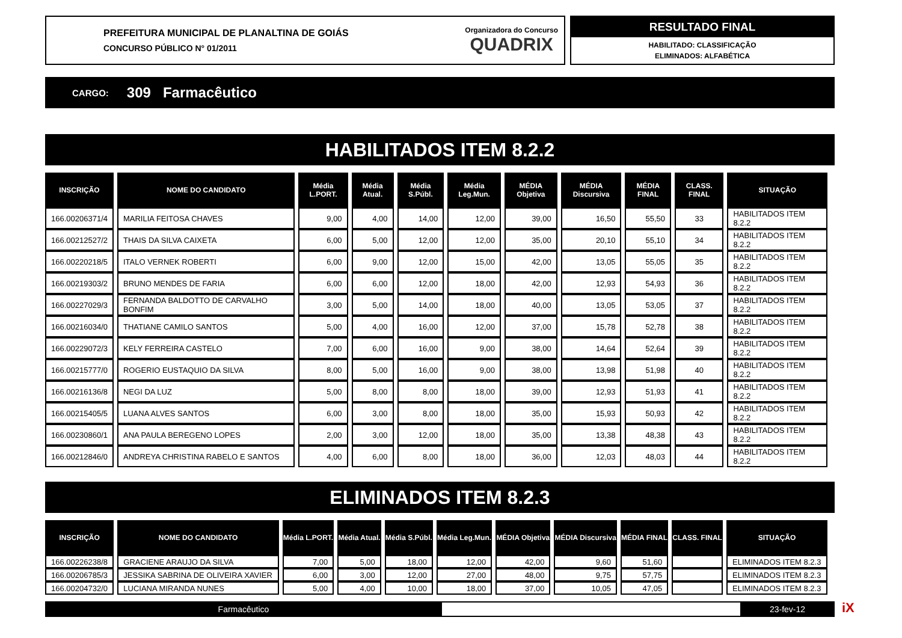PREFEITURA MUNICIPAL DE PLANALTINA DE GOIÁS
CONCURSO PÚBLICO N° 01/2011
Organizadora do Concurso
QUADRIX
RESULTADO FINAL
HABILITADO: CLASSIFICAÇÃO
ELIMINADOS: ALFABÉTICA
CARGO: 309 Farmacêutico
HABILITADOS ITEM 8.2.2
| INSCRIÇÃO | NOME DO CANDIDATO | Média L.PORT. | Média Atual. | Média S.Públ. | Média Leg.Mun. | MÉDIA Objetiva | MÉDIA Discursiva | MÉDIA FINAL | CLASS. FINAL | SITUAÇÃO |
| --- | --- | --- | --- | --- | --- | --- | --- | --- | --- | --- |
| 166.00206371/4 | MARILIA FEITOSA CHAVES | 9,00 | 4,00 | 14,00 | 12,00 | 39,00 | 16,50 | 55,50 | 33 | HABILITADOS ITEM 8.2.2 |
| 166.00212527/2 | THAIS DA SILVA CAIXETA | 6,00 | 5,00 | 12,00 | 12,00 | 35,00 | 20,10 | 55,10 | 34 | HABILITADOS ITEM 8.2.2 |
| 166.00220218/5 | ITALO VERNEK ROBERTI | 6,00 | 9,00 | 12,00 | 15,00 | 42,00 | 13,05 | 55,05 | 35 | HABILITADOS ITEM 8.2.2 |
| 166.00219303/2 | BRUNO MENDES DE FARIA | 6,00 | 6,00 | 12,00 | 18,00 | 42,00 | 12,93 | 54,93 | 36 | HABILITADOS ITEM 8.2.2 |
| 166.00227029/3 | FERNANDA BALDOTTO DE CARVALHO BONFIM | 3,00 | 5,00 | 14,00 | 18,00 | 40,00 | 13,05 | 53,05 | 37 | HABILITADOS ITEM 8.2.2 |
| 166.00216034/0 | THATIANE CAMILO SANTOS | 5,00 | 4,00 | 16,00 | 12,00 | 37,00 | 15,78 | 52,78 | 38 | HABILITADOS ITEM 8.2.2 |
| 166.00229072/3 | KELY FERREIRA CASTELO | 7,00 | 6,00 | 16,00 | 9,00 | 38,00 | 14,64 | 52,64 | 39 | HABILITADOS ITEM 8.2.2 |
| 166.00215777/0 | ROGERIO EUSTAQUIO DA SILVA | 8,00 | 5,00 | 16,00 | 9,00 | 38,00 | 13,98 | 51,98 | 40 | HABILITADOS ITEM 8.2.2 |
| 166.00216136/8 | NEGI DA LUZ | 5,00 | 8,00 | 8,00 | 18,00 | 39,00 | 12,93 | 51,93 | 41 | HABILITADOS ITEM 8.2.2 |
| 166.00215405/5 | LUANA ALVES SANTOS | 6,00 | 3,00 | 8,00 | 18,00 | 35,00 | 15,93 | 50,93 | 42 | HABILITADOS ITEM 8.2.2 |
| 166.00230860/1 | ANA PAULA BEREGENO LOPES | 2,00 | 3,00 | 12,00 | 18,00 | 35,00 | 13,38 | 48,38 | 43 | HABILITADOS ITEM 8.2.2 |
| 166.00212846/0 | ANDREYA CHRISTINA RABELO E SANTOS | 4,00 | 6,00 | 8,00 | 18,00 | 36,00 | 12,03 | 48,03 | 44 | HABILITADOS ITEM 8.2.2 |
ELIMINADOS ITEM 8.2.3
| INSCRIÇÃO | NOME DO CANDIDATO | Média L.PORT. | Média Atual. | Média S.Públ. | Média Leg.Mun. | MÉDIA Objetiva | MÉDIA Discursiva | MÉDIA FINAL | CLASS. FINAL | SITUAÇÃO |
| --- | --- | --- | --- | --- | --- | --- | --- | --- | --- | --- |
| 166.00226238/8 | GRACIENE ARAUJO DA SILVA | 7,00 | 5,00 | 18,00 | 12,00 | 42,00 | 9,60 | 51,60 | | ELIMINADOS ITEM 8.2.3 |
| 166.00206785/3 | JESSIKA SABRINA DE OLIVEIRA XAVIER | 6,00 | 3,00 | 12,00 | 27,00 | 48,00 | 9,75 | 57,75 | | ELIMINADOS ITEM 8.2.3 |
| 166.00204732/0 | LUCIANA MIRANDA NUNES | 5,00 | 4,00 | 10,00 | 18,00 | 37,00 | 10,05 | 47,05 | | ELIMINADOS ITEM 8.2.3 |
Farmacêutico 23-fev-12 iX